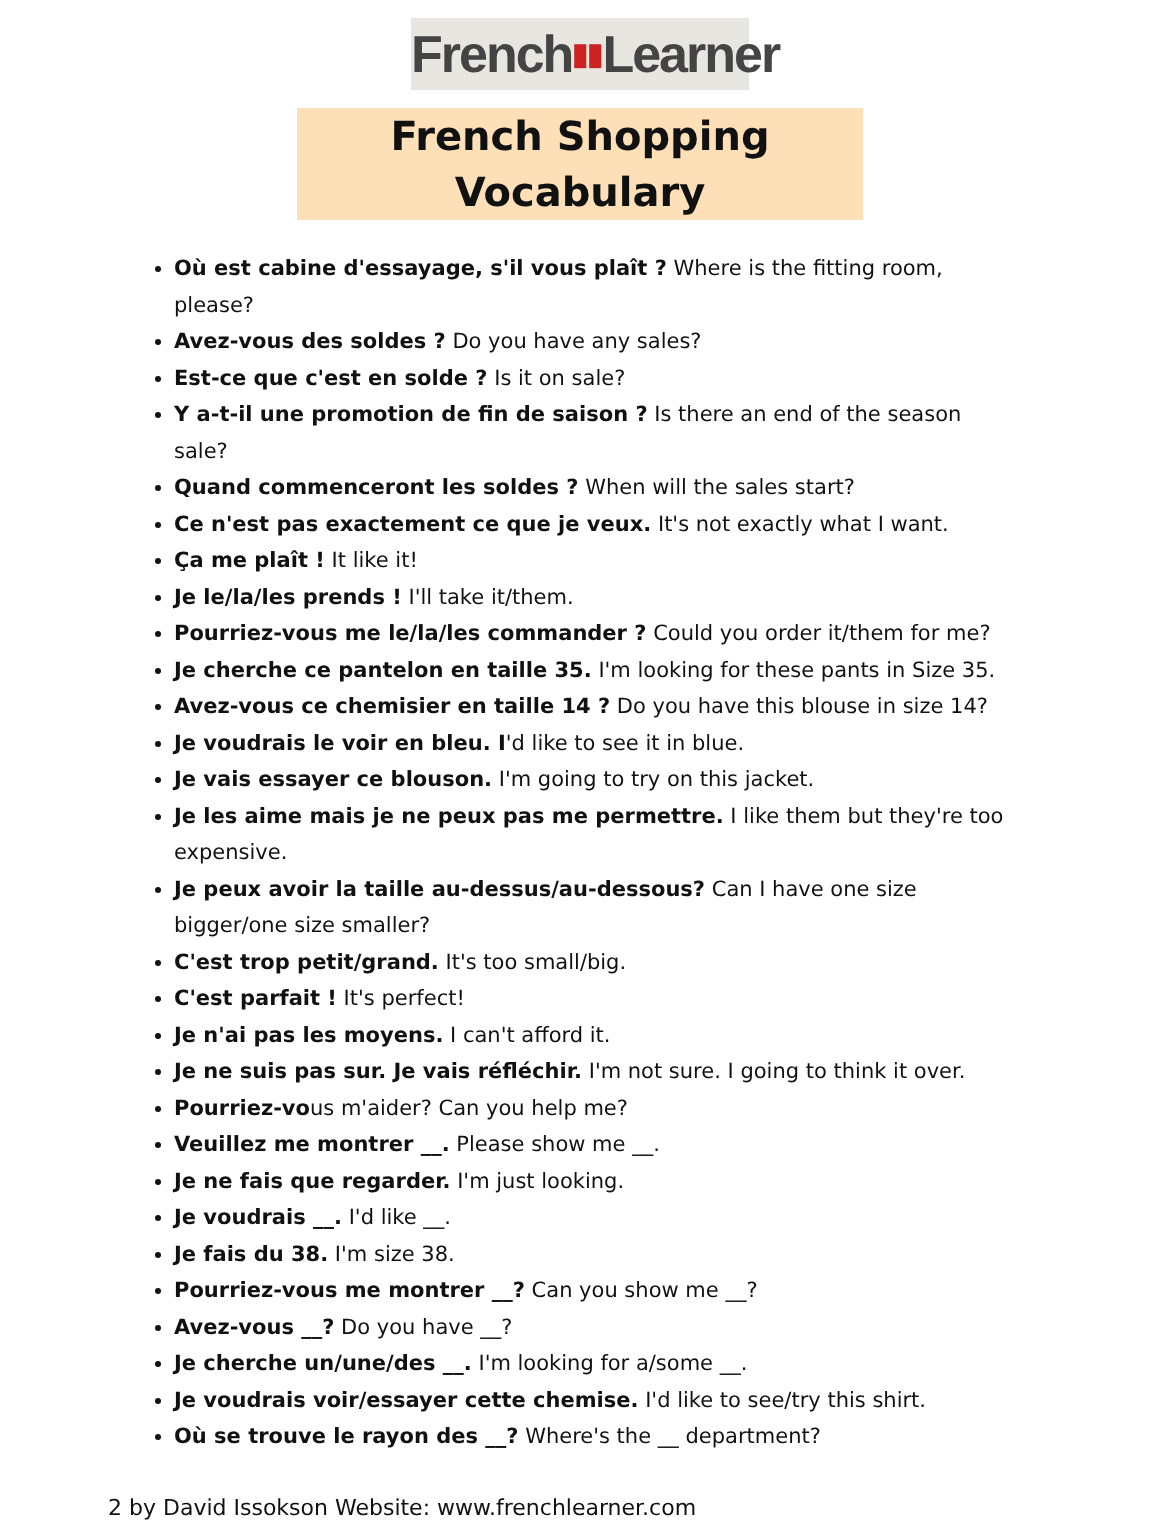French▮▮Learner
French Shopping Vocabulary
Où est cabine d'essayage, s'il vous plaît ? Where is the fitting room, please?
Avez-vous des soldes ? Do you have any sales?
Est-ce que c'est en solde ? Is it on sale?
Y a-t-il une promotion de fin de saison ? Is there an end of the season sale?
Quand commenceront les soldes ? When will the sales start?
Ce n'est pas exactement ce que je veux. It's not exactly what I want.
Ça me plaît ! It like it!
Je le/la/les prends ! I'll take it/them.
Pourriez-vous me le/la/les commander ? Could you order it/them for me?
Je cherche ce pantelon en taille 35. I'm looking for these pants in Size 35.
Avez-vous ce chemisier en taille 14 ? Do you have this blouse in size 14?
Je voudrais le voir en bleu. I'd like to see it in blue.
Je vais essayer ce blouson. I'm going to try on this jacket.
Je les aime mais je ne peux pas me permettre. I like them but they're too expensive.
Je peux avoir la taille au-dessus/au-dessous? Can I have one size bigger/one size smaller?
C'est trop petit/grand. It's too small/big.
C'est parfait ! It's perfect!
Je n'ai pas les moyens. I can't afford it.
Je ne suis pas sur. Je vais réfléchir. I'm not sure. I going to think it over.
Pourriez-vous m'aider? Can you help me?
Veuillez me montrer __. Please show me __.
Je ne fais que regarder. I'm just looking.
Je voudrais __. I'd like __.
Je fais du 38. I'm size 38.
Pourriez-vous me montrer __? Can you show me __?
Avez-vous __? Do you have __?
Je cherche un/une/des __. I'm looking for a/some __.
Je voudrais voir/essayer cette chemise. I'd like to see/try this shirt.
Où se trouve le rayon des __? Where's the __ department?
2 by David Issokson Website: www.frenchlearner.com